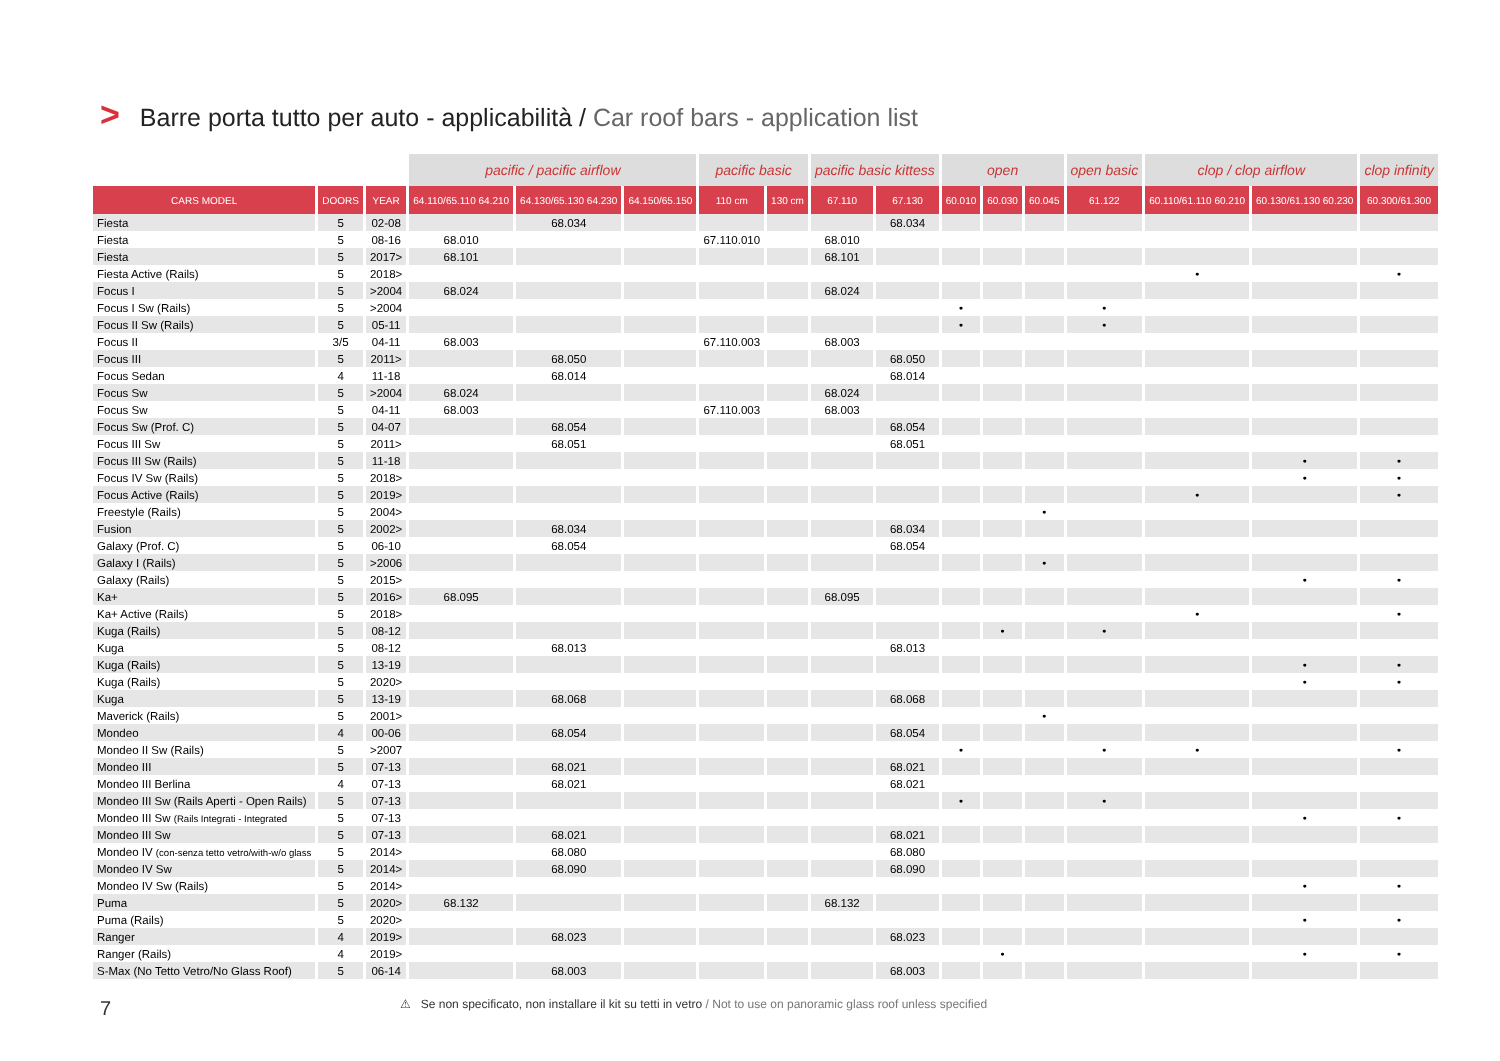> Barre porta tutto per auto - applicabilità / Car roof bars - application list
| | | | pacific / pacific airflow | | | pacific basic | | pacific basic kittess | | open | | | open basic | clop / clop airflow | | clop infinity |
| --- | --- | --- | --- | --- | --- | --- | --- | --- | --- | --- | --- | --- | --- | --- | --- | --- |
| CARS MODEL | DOORS | YEAR | 64.110/65.110 64.210 | 64.130/65.130 64.230 | 64.150/65.150 | 110 cm | 130 cm | 67.110 | 67.130 | 60.010 | 60.030 | 60.045 | 61.122 | 60.110/61.110 60.210 | 60.130/61.130 60.230 | 60.300/61.300 |
| Fiesta | 5 | 02-08 | | 68.034 | | | | | 68.034 | | | | | | | |
| Fiesta | 5 | 08-16 | 68.010 | | | 67.110.010 | | 68.010 | | | | | | | | |
| Fiesta | 5 | 2017> | 68.101 | | | | | 68.101 | | | | | | | | |
| Fiesta Active (Rails) | 5 | 2018> | | | | | | | | | | | | • | | • |
| Focus I | 5 | >2004 | 68.024 | | | | | 68.024 | | | | | | | | |
| Focus I Sw (Rails) | 5 | >2004 | | | | | | | | • | | | • | | | |
| Focus II Sw (Rails) | 5 | 05-11 | | | | | | | | • | | | • | | | |
| Focus II | 3/5 | 04-11 | 68.003 | | | 67.110.003 | | 68.003 | | | | | | | | |
| Focus III | 5 | 2011> | | 68.050 | | | | | 68.050 | | | | | | | |
| Focus Sedan | 4 | 11-18 | | 68.014 | | | | | 68.014 | | | | | | | |
| Focus Sw | 5 | >2004 | 68.024 | | | | | 68.024 | | | | | | | | |
| Focus Sw | 5 | 04-11 | 68.003 | | | 67.110.003 | | 68.003 | | | | | | | | |
| Focus Sw (Prof. C) | 5 | 04-07 | | 68.054 | | | | | 68.054 | | | | | | | |
| Focus III Sw | 5 | 2011> | | 68.051 | | | | | 68.051 | | | | | | | |
| Focus III Sw (Rails) | 5 | 11-18 | | | | | | | | | | | | | • | • |
| Focus IV Sw (Rails) | 5 | 2018> | | | | | | | | | | | | | • | • |
| Focus Active (Rails) | 5 | 2019> | | | | | | | | | | | | • | | • |
| Freestyle (Rails) | 5 | 2004> | | | | | | | | | | • | | | | |
| Fusion | 5 | 2002> | | 68.034 | | | | | 68.034 | | | | | | | |
| Galaxy (Prof. C) | 5 | 06-10 | | 68.054 | | | | | 68.054 | | | | | | | |
| Galaxy I (Rails) | 5 | >2006 | | | | | | | | | | • | | | | |
| Galaxy (Rails) | 5 | 2015> | | | | | | | | | | | | | • | • |
| Ka+ | 5 | 2016> | 68.095 | | | | | 68.095 | | | | | | | | |
| Ka+ Active (Rails) | 5 | 2018> | | | | | | | | | | | | • | | • |
| Kuga (Rails) | 5 | 08-12 | | | | | | | | | • | | • | | | |
| Kuga | 5 | 08-12 | | 68.013 | | | | | 68.013 | | | | | | | |
| Kuga (Rails) | 5 | 13-19 | | | | | | | | | | | | | • | • |
| Kuga (Rails) | 5 | 2020> | | | | | | | | | | | | | • | • |
| Kuga | 5 | 13-19 | | 68.068 | | | | | 68.068 | | | | | | | |
| Maverick (Rails) | 5 | 2001> | | | | | | | | | | • | | | | |
| Mondeo | 4 | 00-06 | | 68.054 | | | | | 68.054 | | | | | | | |
| Mondeo II Sw (Rails) | 5 | >2007 | | | | | | | | • | | | • | • | | • |
| Mondeo III | 5 | 07-13 | | 68.021 | | | | | 68.021 | | | | | | | |
| Mondeo III Berlina | 4 | 07-13 | | 68.021 | | | | | 68.021 | | | | | | | |
| Mondeo III Sw (Rails Aperti - Open Rails) | 5 | 07-13 | | | | | | | | • | | | • | | | |
| Mondeo III Sw (Rails Integrati - Integrated | 5 | 07-13 | | | | | | | | | | | | | • | • |
| Mondeo III Sw | 5 | 07-13 | | 68.021 | | | | | 68.021 | | | | | | | |
| Mondeo IV (con-senza tetto vetro/with-w/o glass | 5 | 2014> | | 68.080 | | | | | 68.080 | | | | | | | |
| Mondeo IV Sw | 5 | 2014> | | 68.090 | | | | | 68.090 | | | | | | | |
| Mondeo IV Sw (Rails) | 5 | 2014> | | | | | | | | | | | | | • | • |
| Puma | 5 | 2020> | 68.132 | | | | | 68.132 | | | | | | | | |
| Puma (Rails) | 5 | 2020> | | | | | | | | | | | | | • | • |
| Ranger | 4 | 2019> | | 68.023 | | | | | 68.023 | | | | | | | |
| Ranger (Rails) | 4 | 2019> | | | | | | | | | • | | | | • | • |
| S-Max (No Tetto Vetro/No Glass Roof) | 5 | 06-14 | | 68.003 | | | | | 68.003 | | | | | | | |
7
⚠ Se non specificato, non installare il kit su tetti in vetro / Not to use on panoramic glass roof unless specified